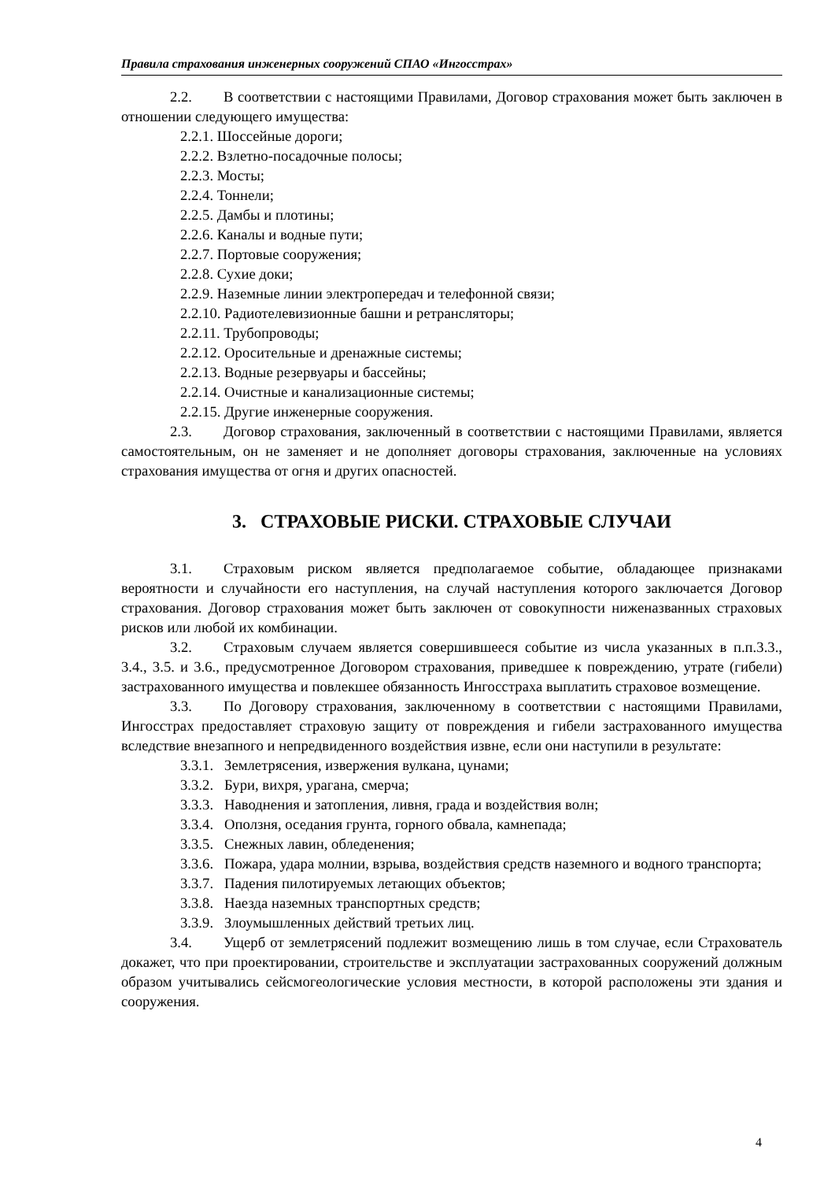Правила страхования инженерных сооружений СПАО «Ингосстрах»
2.2. В соответствии с настоящими Правилами, Договор страхования может быть заключен в отношении следующего имущества:
2.2.1. Шоссейные дороги;
2.2.2. Взлетно-посадочные полосы;
2.2.3. Мосты;
2.2.4. Тоннели;
2.2.5. Дамбы и плотины;
2.2.6. Каналы и водные пути;
2.2.7. Портовые сооружения;
2.2.8. Сухие доки;
2.2.9. Наземные линии электропередач и телефонной связи;
2.2.10. Радиотелевизионные башни и ретрансляторы;
2.2.11. Трубопроводы;
2.2.12. Оросительные и дренажные системы;
2.2.13. Водные резервуары и бассейны;
2.2.14. Очистные и канализационные системы;
2.2.15. Другие инженерные сооружения.
2.3. Договор страхования, заключенный в соответствии с настоящими Правилами, является самостоятельным, он не заменяет и не дополняет договоры страхования, заключенные на условиях страхования имущества от огня и других опасностей.
3. СТРАХОВЫЕ РИСКИ. СТРАХОВЫЕ СЛУЧАИ
3.1. Страховым риском является предполагаемое событие, обладающее признаками вероятности и случайности его наступления, на случай наступления которого заключается Договор страхования. Договор страхования может быть заключен от совокупности ниженазванных страховых рисков или любой их комбинации.
3.2. Страховым случаем является совершившееся событие из числа указанных в п.п.3.3., 3.4., 3.5. и 3.6., предусмотренное Договором страхования, приведшее к повреждению, утрате (гибели) застрахованного имущества и повлекшее обязанность Ингосстраха выплатить страховое возмещение.
3.3. По Договору страхования, заключенному в соответствии с настоящими Правилами, Ингосстрах предоставляет страховую защиту от повреждения и гибели застрахованного имущества вследствие внезапного и непредвиденного воздействия извне, если они наступили в результате:
3.3.1. Землетрясения, извержения вулкана, цунами;
3.3.2. Бури, вихря, урагана, смерча;
3.3.3. Наводнения и затопления, ливня, града и воздействия волн;
3.3.4. Оползня, оседания грунта, горного обвала, камнепада;
3.3.5. Снежных лавин, обледенения;
3.3.6. Пожара, удара молнии, взрыва, воздействия средств наземного и водного транспорта;
3.3.7. Падения пилотируемых летающих объектов;
3.3.8. Наезда наземных транспортных средств;
3.3.9. Злоумышленных действий третьих лиц.
3.4. Ущерб от землетрясений подлежит возмещению лишь в том случае, если Страхователь докажет, что при проектировании, строительстве и эксплуатации застрахованных сооружений должным образом учитывались сейсмогеологические условия местности, в которой расположены эти здания и сооружения.
4